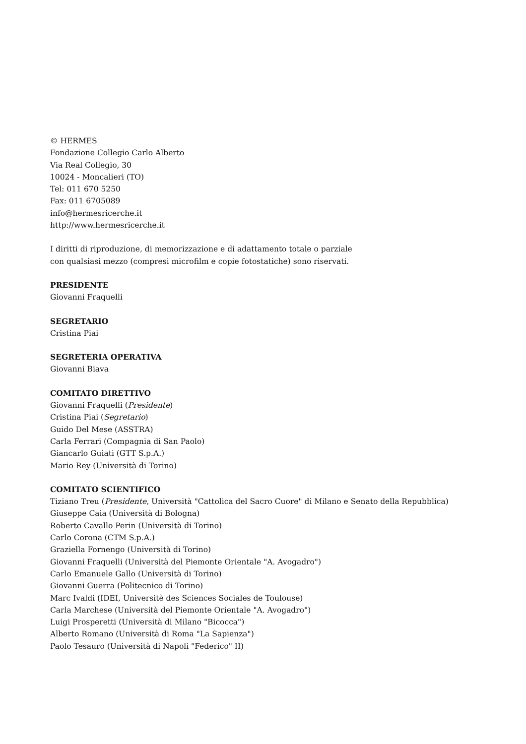© HERMES
Fondazione Collegio Carlo Alberto
Via Real Collegio, 30
10024 - Moncalieri (TO)
Tel: 011 670 5250
Fax: 011 6705089
info@hermesricerche.it
http://www.hermesricerche.it
I diritti di riproduzione, di memorizzazione e di adattamento totale o parziale
con qualsiasi mezzo (compresi microfilm e copie fotostatiche) sono riservati.
PRESIDENTE
Giovanni Fraquelli
SEGRETARIO
Cristina Piai
SEGRETERIA OPERATIVA
Giovanni Biava
COMITATO DIRETTIVO
Giovanni Fraquelli (Presidente)
Cristina Piai (Segretario)
Guido Del Mese (ASSTRA)
Carla Ferrari (Compagnia di San Paolo)
Giancarlo Guiati (GTT S.p.A.)
Mario Rey (Università di Torino)
COMITATO SCIENTIFICO
Tiziano Treu (Presidente, Università "Cattolica del Sacro Cuore" di Milano e Senato della Repubblica)
Giuseppe Caia (Università di Bologna)
Roberto Cavallo Perin (Università di Torino)
Carlo Corona (CTM S.p.A.)
Graziella Fornengo (Università di Torino)
Giovanni Fraquelli (Università del Piemonte Orientale "A. Avogadro")
Carlo Emanuele Gallo (Università di Torino)
Giovanni Guerra (Politecnico di Torino)
Marc Ivaldi (IDEI, Universitè des Sciences Sociales de Toulouse)
Carla Marchese (Università del Piemonte Orientale "A. Avogadro")
Luigi Prosperetti (Università di Milano "Bicocca")
Alberto Romano (Università di Roma "La Sapienza")
Paolo Tesauro (Università di Napoli "Federico" II)